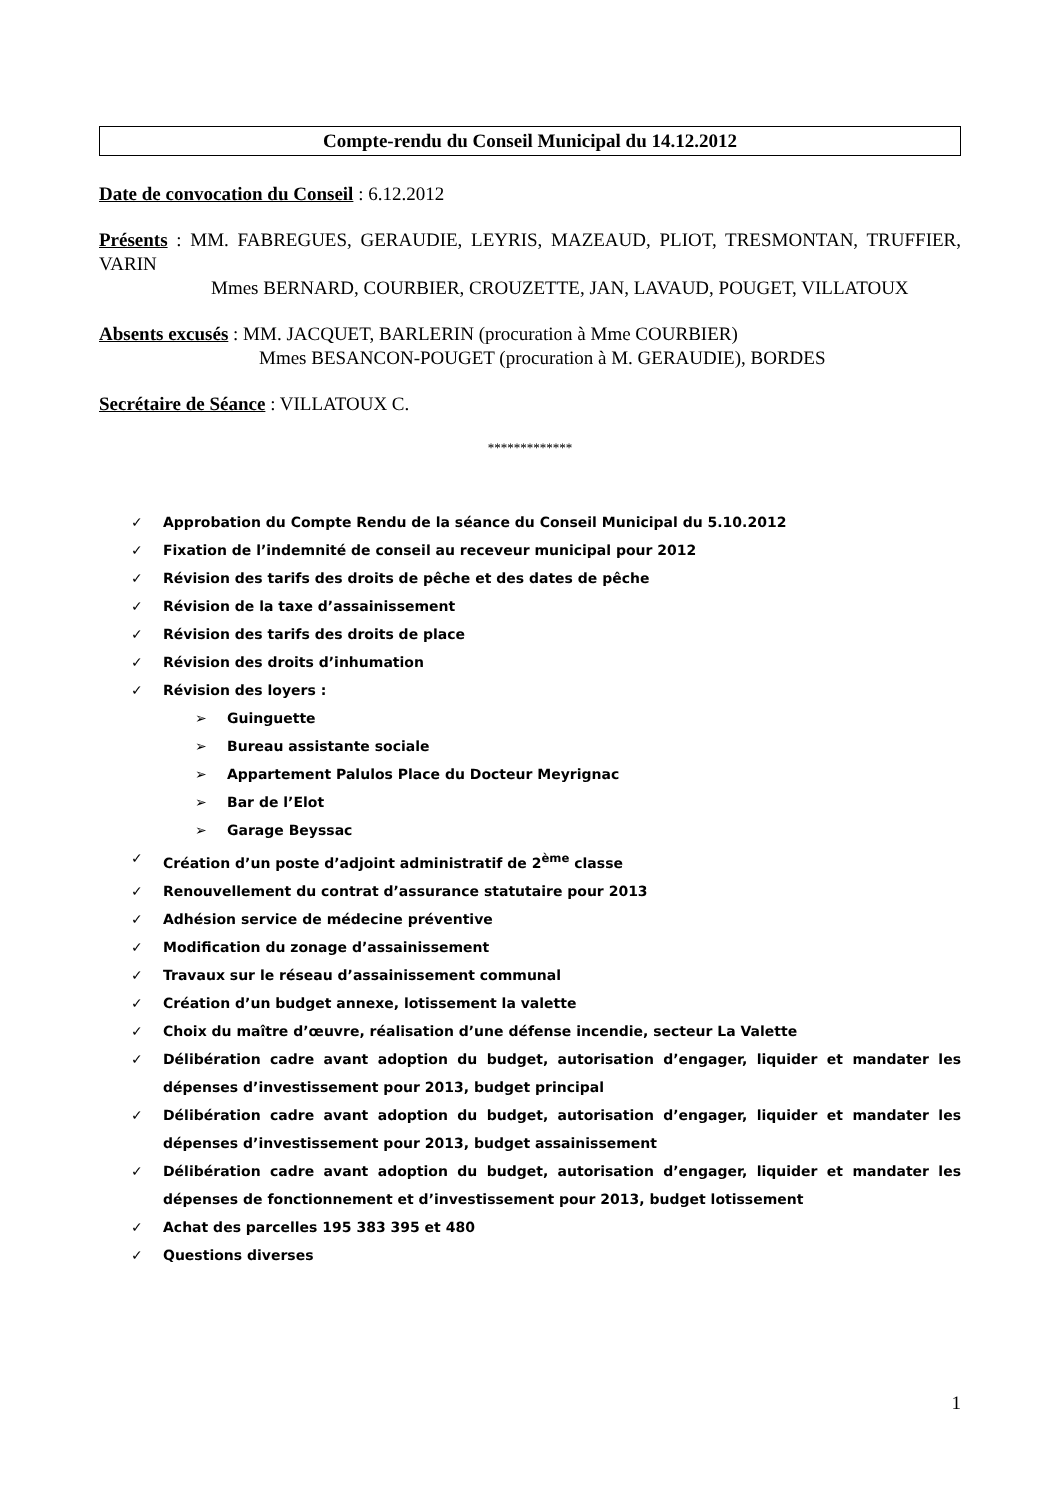Compte-rendu du Conseil Municipal du 14.12.2012
Date de convocation du Conseil : 6.12.2012
Présents : MM. FABREGUES, GERAUDIE, LEYRIS, MAZEAUD, PLIOT, TRESMONTAN, TRUFFIER, VARIN
Mmes BERNARD, COURBIER, CROUZETTE, JAN, LAVAUD, POUGET, VILLATOUX
Absents excusés : MM. JACQUET, BARLERIN (procuration à Mme COURBIER)
Mmes BESANCON-POUGET (procuration à M. GERAUDIE), BORDES
Secrétaire de Séance : VILLATOUX C.
*************
✓ Approbation du Compte Rendu de la séance du Conseil Municipal du 5.10.2012
✓ Fixation de l’indemnité de conseil au receveur municipal pour 2012
✓ Révision des tarifs des droits de pêche et des dates de pêche
✓ Révision de la taxe d’assainissement
✓ Révision des tarifs des droits de place
✓ Révision des droits d’inhumation
✓ Révision des loyers :
➢ Guinguette
➢ Bureau assistante sociale
➢ Appartement Palulos Place du Docteur Meyrignac
➢ Bar de l’Elot
➢ Garage Beyssac
✓ Création d’un poste d’adjoint administratif de 2<sup>ème</sup> classe
✓ Renouvellement du contrat d’assurance statutaire pour 2013
✓ Adhésion service de médecine préventive
✓ Modification du zonage d’assainissement
✓ Travaux sur le réseau d’assainissement communal
✓ Création d’un budget annexe, lotissement la valette
✓ Choix du maître d’œuvre, réalisation d’une défense incendie, secteur La Valette
✓ Délibération cadre avant adoption du budget, autorisation d’engager, liquider et mandater les dépenses d’investissement pour 2013, budget principal
✓ Délibération cadre avant adoption du budget, autorisation d’engager, liquider et mandater les dépenses d’investissement pour 2013, budget assainissement
✓ Délibération cadre avant adoption du budget, autorisation d’engager, liquider et mandater les dépenses de fonctionnement et d’investissement pour 2013, budget lotissement
✓ Achat des parcelles 195 383 395 et 480
✓ Questions diverses
1